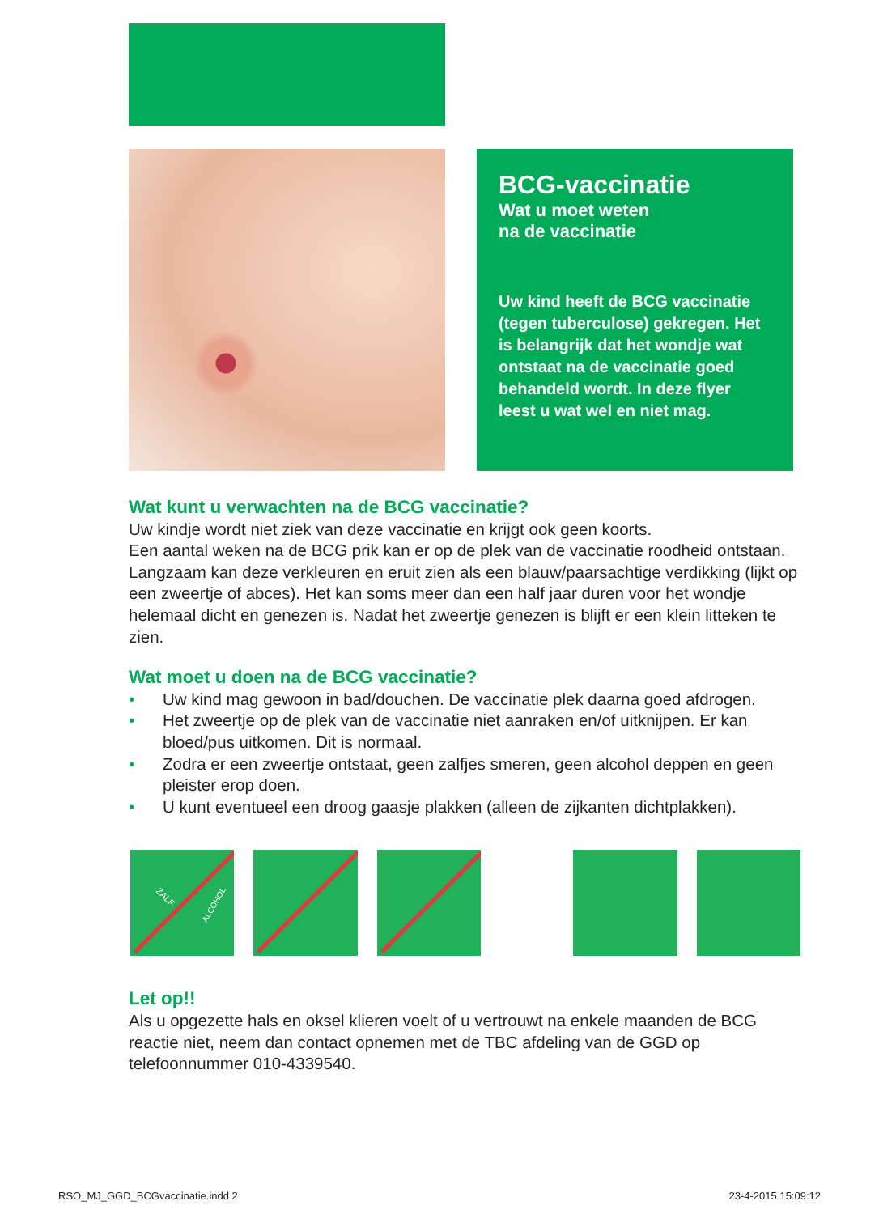BCG-vaccinatie
Wat u moet weten
na de vaccinatie
Uw kind heeft de BCG vaccinatie (tegen tuberculose) gekregen. Het is belangrijk dat het wondje wat ontstaat na de vaccinatie goed behandeld wordt. In deze flyer leest u wat wel en niet mag.
Wat kunt u verwachten na de BCG vaccinatie?
Uw kindje wordt niet ziek van deze vaccinatie en krijgt ook geen koorts.
Een aantal weken na de BCG prik kan er op de plek van de vaccinatie roodheid ontstaan. Langzaam kan deze verkleuren en eruit zien als een blauw/paarsachtige verdikking (lijkt op een zweertje of abces). Het kan soms meer dan een half jaar duren voor het wondje helemaal dicht en genezen is. Nadat het zweertje genezen is blijft er een klein litteken te zien.
Wat moet u doen na de BCG vaccinatie?
• Uw kind mag gewoon in bad/douchen. De vaccinatie plek daarna goed afdrogen.
• Het zweertje op de plek van de vaccinatie niet aanraken en/of uitknijpen. Er kan bloed/pus uitkomen. Dit is normaal.
• Zodra er een zweertje ontstaat, geen zalfjes smeren, geen alcohol deppen en geen pleister erop doen.
• U kunt eventueel een droog gaasje plakken (alleen de zijkanten dichtplakken).
ZALF
ALCOHOL
Let op!!
Als u opgezette hals en oksel klieren voelt of u vertrouwt na enkele maanden de BCG reactie niet, neem dan contact opnemen met de TBC afdeling van de GGD op telefoonnummer 010-4339540.
RSO_MJ_GGD_BCGvaccinatie.indd 2 23-4-2015 15:09:12